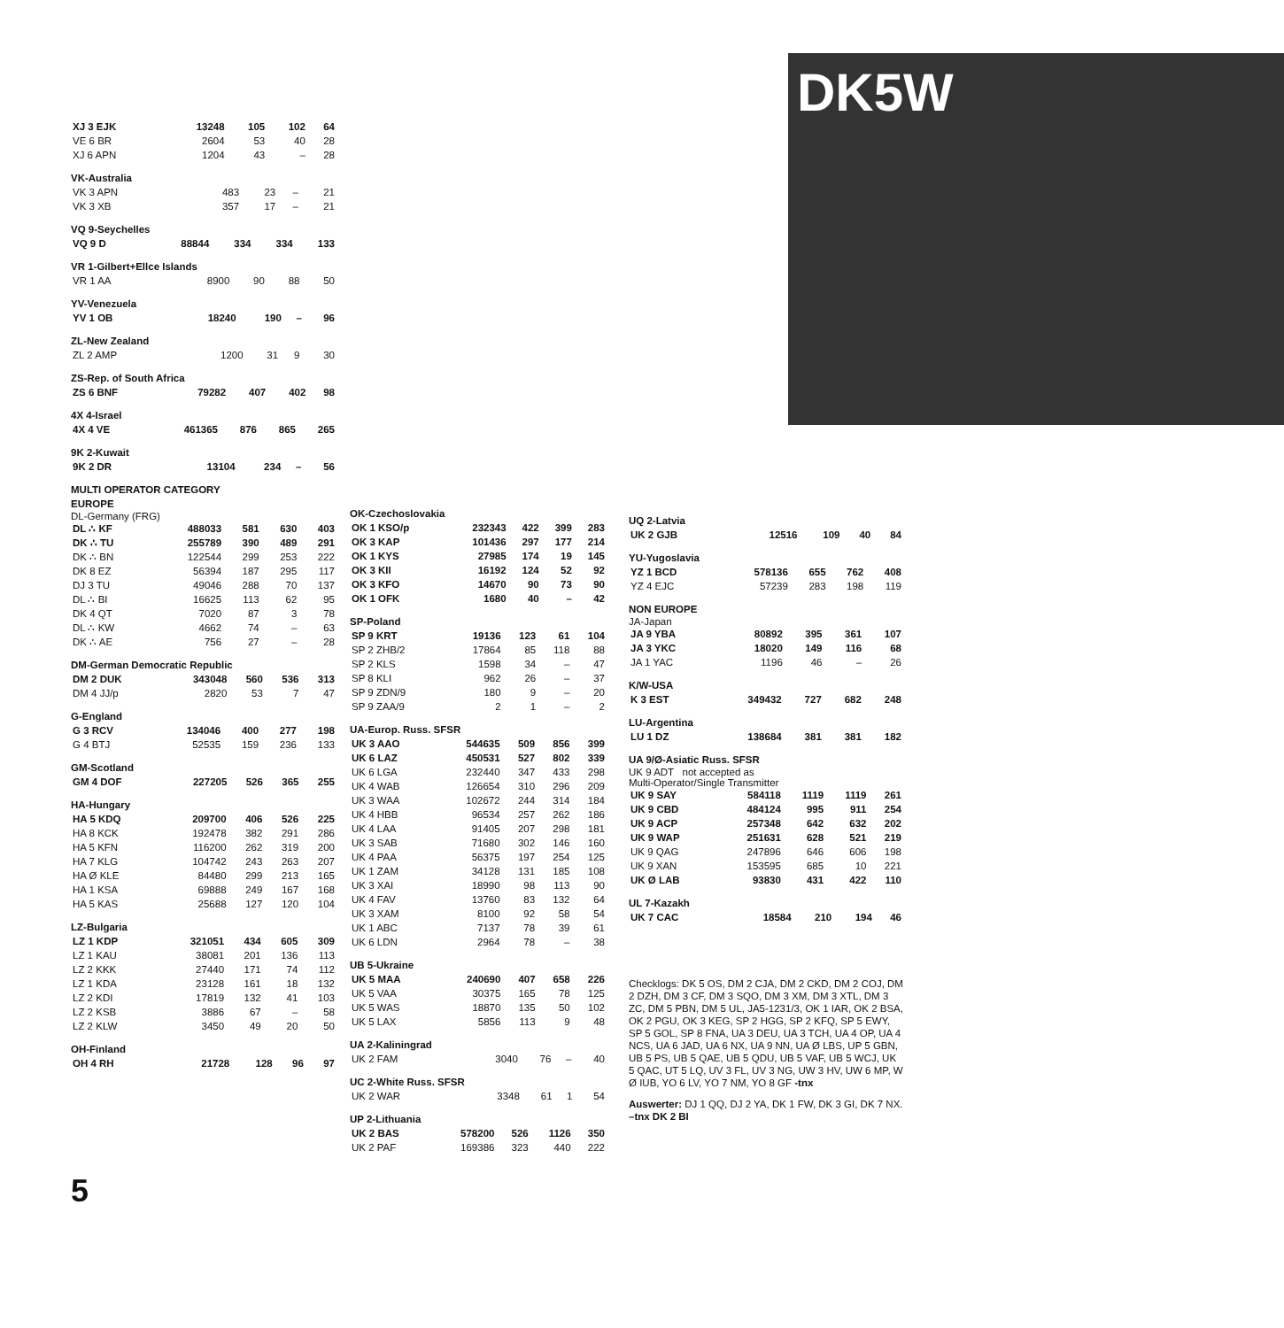DK5W
| XJ 3 EJK | 13248 | 105 | 102 | 64 |
| VE 6 BR | 2604 | 53 | 40 | 28 |
| XJ 6 APN | 1204 | 43 | – | 28 |
VK-Australia
| VK 3 APN | 483 | 23 | – | 21 |
| VK 3 XB | 357 | 17 | – | 21 |
VQ 9-Seychelles
| VQ 9 D | 88844 | 334 | 334 | 133 |
VR 1-Gilbert+Ellce Islands
| VR 1 AA | 8900 | 90 | 88 | 50 |
YV-Venezuela
| YV 1 OB | 18240 | 190 | – | 96 |
ZL-New Zealand
| ZL 2 AMP | 1200 | 31 | 9 | 30 |
ZS-Rep. of South Africa
| ZS 6 BNF | 79282 | 407 | 402 | 98 |
4X 4-Israel
| 4X 4 VE | 461365 | 876 | 865 | 265 |
9K 2-Kuwait
| 9K 2 DR | 13104 | 234 | – | 56 |
MULTI OPERATOR CATEGORY
EUROPE
DL-Germany (FRG)
| DL ∴ KF | 488033 | 581 | 630 | 403 |
| DK ∴ TU | 255789 | 390 | 489 | 291 |
| DK ∴ BN | 122544 | 299 | 253 | 222 |
| DK 8 EZ | 56394 | 187 | 295 | 117 |
| DJ 3 TU | 49046 | 288 | 70 | 137 |
| DL ∴ BI | 16625 | 113 | 62 | 95 |
| DK 4 QT | 7020 | 87 | 3 | 78 |
| DL ∴ KW | 4662 | 74 | – | 63 |
| DK ∴ AE | 756 | 27 | – | 28 |
DM-German Democratic Republic
| DM 2 DUK | 343048 | 560 | 536 | 313 |
| DM 4 JJ/p | 2820 | 53 | 7 | 47 |
G-England
| G 3 RCV | 134046 | 400 | 277 | 198 |
| G 4 BTJ | 52535 | 159 | 236 | 133 |
GM-Scotland
| GM 4 DOF | 227205 | 526 | 365 | 255 |
HA-Hungary
| HA 5 KDQ | 209700 | 406 | 526 | 225 |
| HA 8 KCK | 192478 | 382 | 291 | 286 |
| HA 5 KFN | 116200 | 262 | 319 | 200 |
| HA 7 KLG | 104742 | 243 | 263 | 207 |
| HA Ø KLE | 84480 | 299 | 213 | 165 |
| HA 1 KSA | 69888 | 249 | 167 | 168 |
| HA 5 KAS | 25688 | 127 | 120 | 104 |
LZ-Bulgaria
| LZ 1 KDP | 321051 | 434 | 605 | 309 |
| LZ 1 KAU | 38081 | 201 | 136 | 113 |
| LZ 2 KKK | 27440 | 171 | 74 | 112 |
| LZ 1 KDA | 23128 | 161 | 18 | 132 |
| LZ 2 KDI | 17819 | 132 | 41 | 103 |
| LZ 2 KSB | 3886 | 67 | – | 58 |
| LZ 2 KLW | 3450 | 49 | 20 | 50 |
OH-Finland
| OH 4 RH | 21728 | 128 | 96 | 97 |
OK-Czechoslovakia
| OK 1 KSO/p | 232343 | 422 | 399 | 283 |
| OK 3 KAP | 101436 | 297 | 177 | 214 |
| OK 1 KYS | 27985 | 174 | 19 | 145 |
| OK 3 KII | 16192 | 124 | 52 | 92 |
| OK 3 KFO | 14670 | 90 | 73 | 90 |
| OK 1 OFK | 1680 | 40 | – | 42 |
SP-Poland
| SP 9 KRT | 19136 | 123 | 61 | 104 |
| SP 2 ZHB/2 | 17864 | 85 | 118 | 88 |
| SP 2 KLS | 1598 | 34 | – | 47 |
| SP 8 KLI | 962 | 26 | – | 37 |
| SP 9 ZDN/9 | 180 | 9 | – | 20 |
| SP 9 ZAA/9 | 2 | 1 | – | 2 |
UA-Europ. Russ. SFSR
| UK 3 AAO | 544635 | 509 | 856 | 399 |
| UK 6 LAZ | 450531 | 527 | 802 | 339 |
| UK 6 LGA | 232440 | 347 | 433 | 298 |
| UK 4 WAB | 126654 | 310 | 296 | 209 |
| UK 3 WAA | 102672 | 244 | 314 | 184 |
| UK 4 HBB | 96534 | 257 | 262 | 186 |
| UK 4 LAA | 91405 | 207 | 298 | 181 |
| UK 3 SAB | 71680 | 302 | 146 | 160 |
| UK 4 PAA | 56375 | 197 | 254 | 125 |
| UK 1 ZAM | 34128 | 131 | 185 | 108 |
| UK 3 XAI | 18990 | 98 | 113 | 90 |
| UK 4 FAV | 13760 | 83 | 132 | 64 |
| UK 3 XAM | 8100 | 92 | 58 | 54 |
| UK 1 ABC | 7137 | 78 | 39 | 61 |
| UK 6 LDN | 2964 | 78 | – | 38 |
UB 5-Ukraine
| UK 5 MAA | 240690 | 407 | 658 | 226 |
| UK 5 VAA | 30375 | 165 | 78 | 125 |
| UK 5 WAS | 18870 | 135 | 50 | 102 |
| UK 5 LAX | 5856 | 113 | 9 | 48 |
UA 2-Kaliningrad
| UK 2 FAM | 3040 | 76 | – | 40 |
UC 2-White Russ. SFSR
| UK 2 WAR | 3348 | 61 | 1 | 54 |
UP 2-Lithuania
| UK 2 BAS | 578200 | 526 | 1126 | 350 |
| UK 2 PAF | 169386 | 323 | 440 | 222 |
UQ 2-Latvia
| UK 2 GJB | 12516 | 109 | 40 | 84 |
YU-Yugoslavia
| YZ 1 BCD | 578136 | 655 | 762 | 408 |
| YZ 4 EJC | 57239 | 283 | 198 | 119 |
NON EUROPE
JA-Japan
| JA 9 YBA | 80892 | 395 | 361 | 107 |
| JA 3 YKC | 18020 | 149 | 116 | 68 |
| JA 1 YAC | 1196 | 46 | – | 26 |
K/W-USA
| K 3 EST | 349432 | 727 | 682 | 248 |
LU-Argentina
| LU 1 DZ | 138684 | 381 | 381 | 182 |
UA 9/Ø-Asiatic Russ. SFSR
UK 9 ADT not accepted as
Multi-Operator/Single Transmitter
| UK 9 SAY | 584118 | 1119 | 1119 | 261 |
| UK 9 CBD | 484124 | 995 | 911 | 254 |
| UK 9 ACP | 257348 | 642 | 632 | 202 |
| UK 9 WAP | 251631 | 628 | 521 | 219 |
| UK 9 QAG | 247896 | 646 | 606 | 198 |
| UK 9 XAN | 153595 | 685 | 10 | 221 |
| UK Ø LAB | 93830 | 431 | 422 | 110 |
UL 7-Kazakh
| UK 7 CAC | 18584 | 210 | 194 | 46 |
Checklogs: DK 5 OS, DM 2 CJA, DM 2 CKD, DM 2 COJ, DM 2 DZH, DM 3 CF, DM 3 SQO, DM 3 XM, DM 3 XTL, DM 3 ZC, DM 5 PBN, DM 5 UL, JA5-1231/3, OK 1 IAR, OK 2 BSA, OK 2 PGU, OK 3 KEG, SP 2 HGG, SP 2 KFQ, SP 5 EWY, SP 5 GOL, SP 8 FNA, UA 3 DEU, UA 3 TCH, UA 4 OP, UA 4 NCS, UA 6 JAD, UA 6 NX, UA 9 NN, UA Ø LBS, UP 5 GBN, UB 5 PS, UB 5 QAE, UB 5 QDU, UB 5 VAF, UB 5 WCJ, UK 5 QAC, UT 5 LQ, UV 3 FL, UV 3 NG, UW 3 HV, UW 6 MP, W Ø IUB, YO 6 LV, YO 7 NM, YO 8 GF -tnx
Auswerter: DJ 1 QQ, DJ 2 YA, DK 1 FW, DK 3 GI, DK 7 NX. –tnx DK 2 BI
5